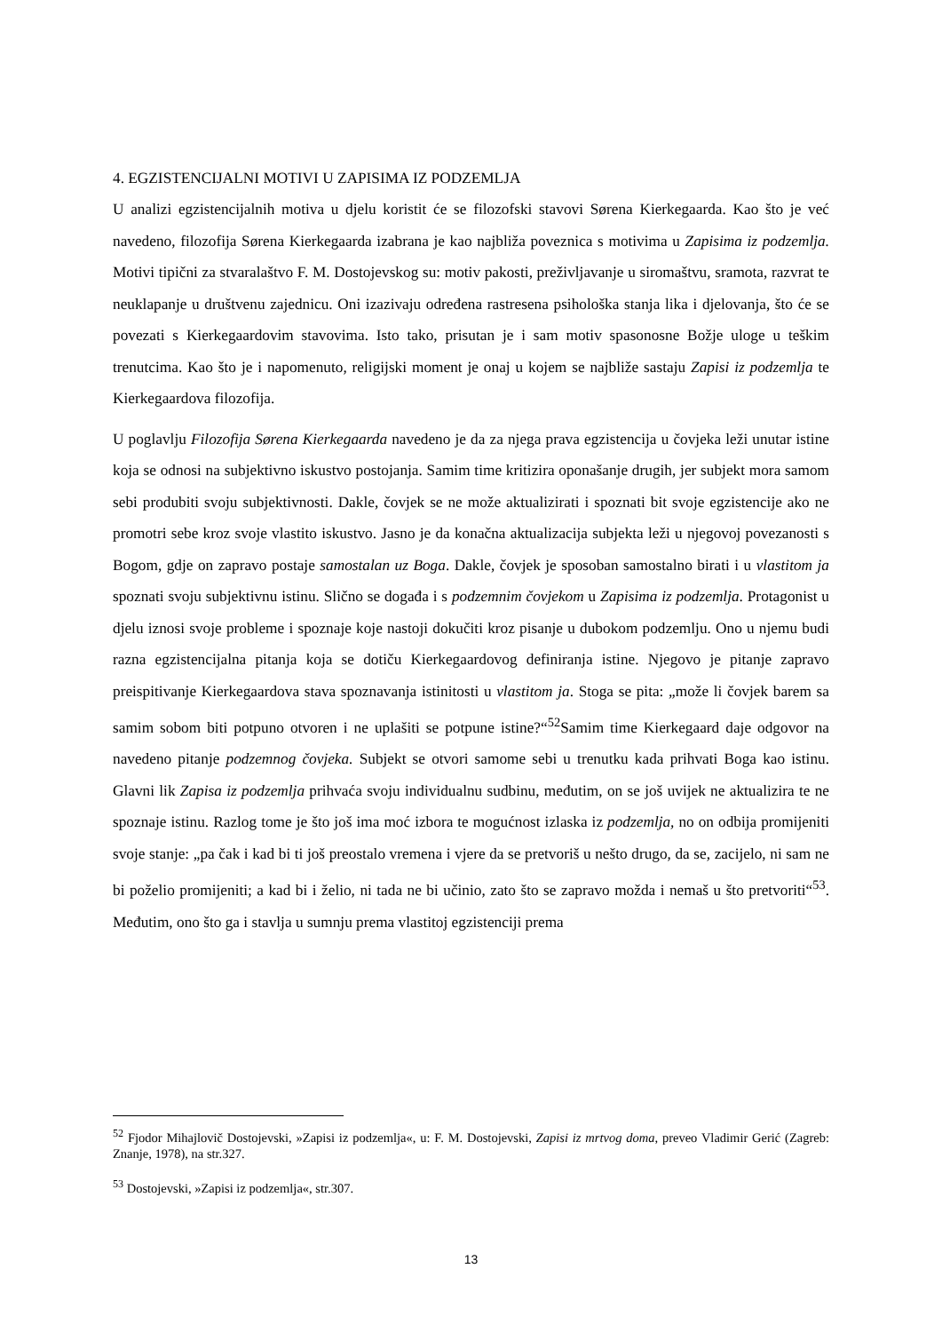4. EGZISTENCIJALNI MOTIVI U ZAPISIMA IZ PODZEMLJA
U analizi egzistencijalnih motiva u djelu koristit će se filozofski stavovi Sørena Kierkegaarda. Kao što je već navedeno, filozofija Sørena Kierkegaarda izabrana je kao najbliža poveznica s motivima u Zapisima iz podzemlja. Motivi tipični za stvaralaštvo F. M. Dostojevskog su: motiv pakosti, preživljavanje u siromaštvu, sramota, razvrat te neuklapanje u društvenu zajednicu. Oni izazivaju određena rastresena psihološka stanja lika i djelovanja, što će se povezati s Kierkegaardovim stavovima. Isto tako, prisutan je i sam motiv spasonosne Božje uloge u teškim trenutcima. Kao što je i napomenuto, religijski moment je onaj u kojem se najbliže sastaju Zapisi iz podzemlja te Kierkegaardova filozofija.
U poglavlju Filozofija Sørena Kierkegaarda navedeno je da za njega prava egzistencija u čovjeka leži unutar istine koja se odnosi na subjektivno iskustvo postojanja. Samim time kritizira oponašanje drugih, jer subjekt mora samom sebi produbiti svoju subjektivnosti. Dakle, čovjek se ne može aktualizirati i spoznati bit svoje egzistencije ako ne promotri sebe kroz svoje vlastito iskustvo. Jasno je da konačna aktualizacija subjekta leži u njegovoj povezanosti s Bogom, gdje on zapravo postaje samostalan uz Boga. Dakle, čovjek je sposoban samostalno birati i u vlastitom ja spoznati svoju subjektivnu istinu. Slično se događa i s podzemnim čovjekom u Zapisima iz podzemlja. Protagonist u djelu iznosi svoje probleme i spoznaje koje nastoji dokučiti kroz pisanje u dubokom podzemlju. Ono u njemu budi razna egzistencijalna pitanja koja se dotiču Kierkegaardovog definiranja istine. Njegovo je pitanje zapravo preispitivanje Kierkegaardova stava spoznavanja istinitosti u vlastitom ja. Stoga se pita: „može li čovjek barem sa samim sobom biti potpuno otvoren i ne uplašiti se potpune istine?“<sup>52</sup>Samim time Kierkegaard daje odgovor na navedeno pitanje podzemnog čovjeka. Subjekt se otvori samome sebi u trenutku kada prihvati Boga kao istinu. Glavni lik Zapisa iz podzemlja prihvaća svoju individualnu sudbinu, međutim, on se još uvijek ne aktualizira te ne spoznaje istinu. Razlog tome je što još ima moć izbora te mogućnost izlaska iz podzemlja, no on odbija promijeniti svoje stanje: „pa čak i kad bi ti još preostalo vremena i vjere da se pretvoriš u nešto drugo, da se, zacijelo, ni sam ne bi poželio promijeniti; a kad bi i želio, ni tada ne bi učinio, zato što se zapravo možda i nemaš u što pretvoriti“<sup>53</sup>. Međutim, ono što ga i stavlja u sumnju prema vlastitoj egzistenciji prema
<sup>52</sup> Fjodor Mihajlovič Dostojevski, »Zapisi iz podzemlja«, u: F. M. Dostojevski, Zapisi iz mrtvog doma, preveo Vladimir Gerić (Zagreb: Znanje, 1978), na str.327.
<sup>53</sup> Dostojevski, »Zapisi iz podzemlja«, str.307.
13